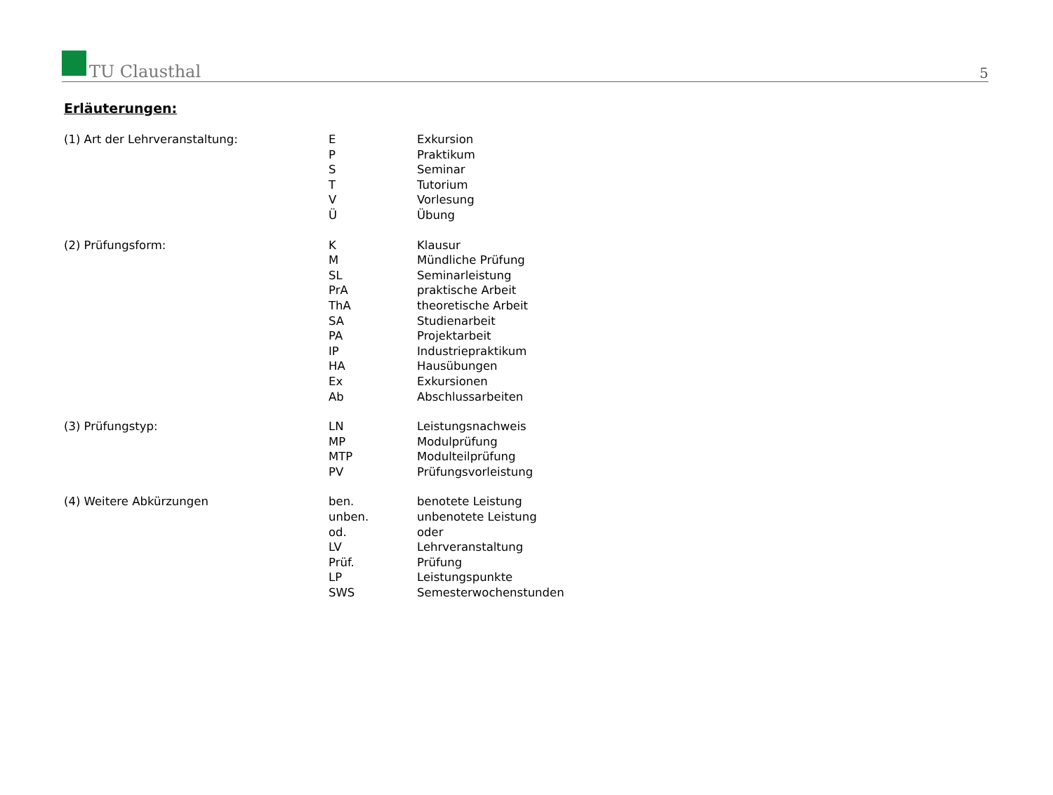TU Clausthal
5
Erläuterungen:
| (1) Art der Lehrveranstaltung: | E | Exkursion |
| | P | Praktikum |
| | S | Seminar |
| | T | Tutorium |
| | V | Vorlesung |
| | Ü | Übung |
| (2) Prüfungsform: | K | Klausur |
| | M | Mündliche Prüfung |
| | SL | Seminarleistung |
| | PrA | praktische Arbeit |
| | ThA | theoretische Arbeit |
| | SA | Studienarbeit |
| | PA | Projektarbeit |
| | IP | Industriepraktikum |
| | HA | Hausübungen |
| | Ex | Exkursionen |
| | Ab | Abschlussarbeiten |
| (3) Prüfungstyp: | LN | Leistungsnachweis |
| | MP | Modulprüfung |
| | MTP | Modulteilprüfung |
| | PV | Prüfungsvorleistung |
| (4) Weitere Abkürzungen | ben. | benotete Leistung |
| | unben. | unbenotete Leistung |
| | od. | oder |
| | LV | Lehrveranstaltung |
| | Prüf. | Prüfung |
| | LP | Leistungspunkte |
| | SWS | Semesterwochenstunden |